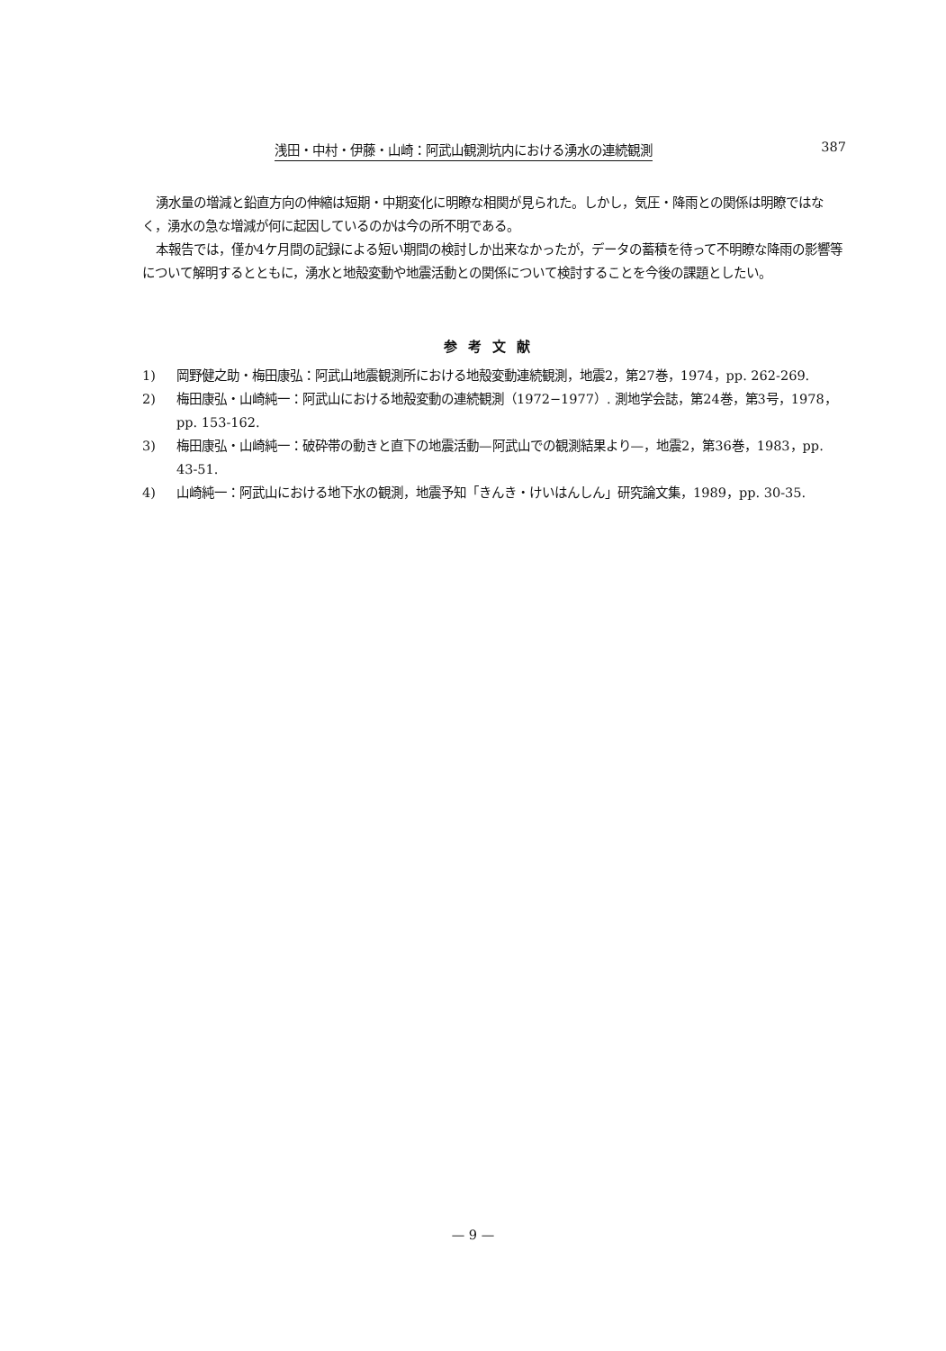浅田・中村・伊藤・山崎：阿武山観測坑内における湧水の連続観測 387
湧水量の増減と鉛直方向の伸縮は短期・中期変化に明瞭な相関が見られた。しかし，気圧・降雨との関係は明瞭ではなく，湧水の急な増減が何に起因しているのかは今の所不明である。
本報告では，僅か4ケ月間の記録による短い期間の検討しか出来なかったが，データの蓄積を待って不明瞭な降雨の影響等について解明するとともに，湧水と地殻変動や地震活動との関係について検討することを今後の課題としたい。
参考文献
1) 岡野健之助・梅田康弘：阿武山地震観測所における地殻変動連続観測，地震2，第27巻，1974，pp. 262-269.
2) 梅田康弘・山崎純一：阿武山における地殻変動の連続観測（1972−1977）. 測地学会誌，第24巻，第3号，1978，pp. 153-162.
3) 梅田康弘・山崎純一：破砕帯の動きと直下の地震活動—阿武山での観測結果より—，地震2，第36巻，1983，pp. 43-51.
4) 山崎純一：阿武山における地下水の観測，地震予知「きんき・けいはんしん」研究論文集，1989，pp. 30-35.
— 9 —